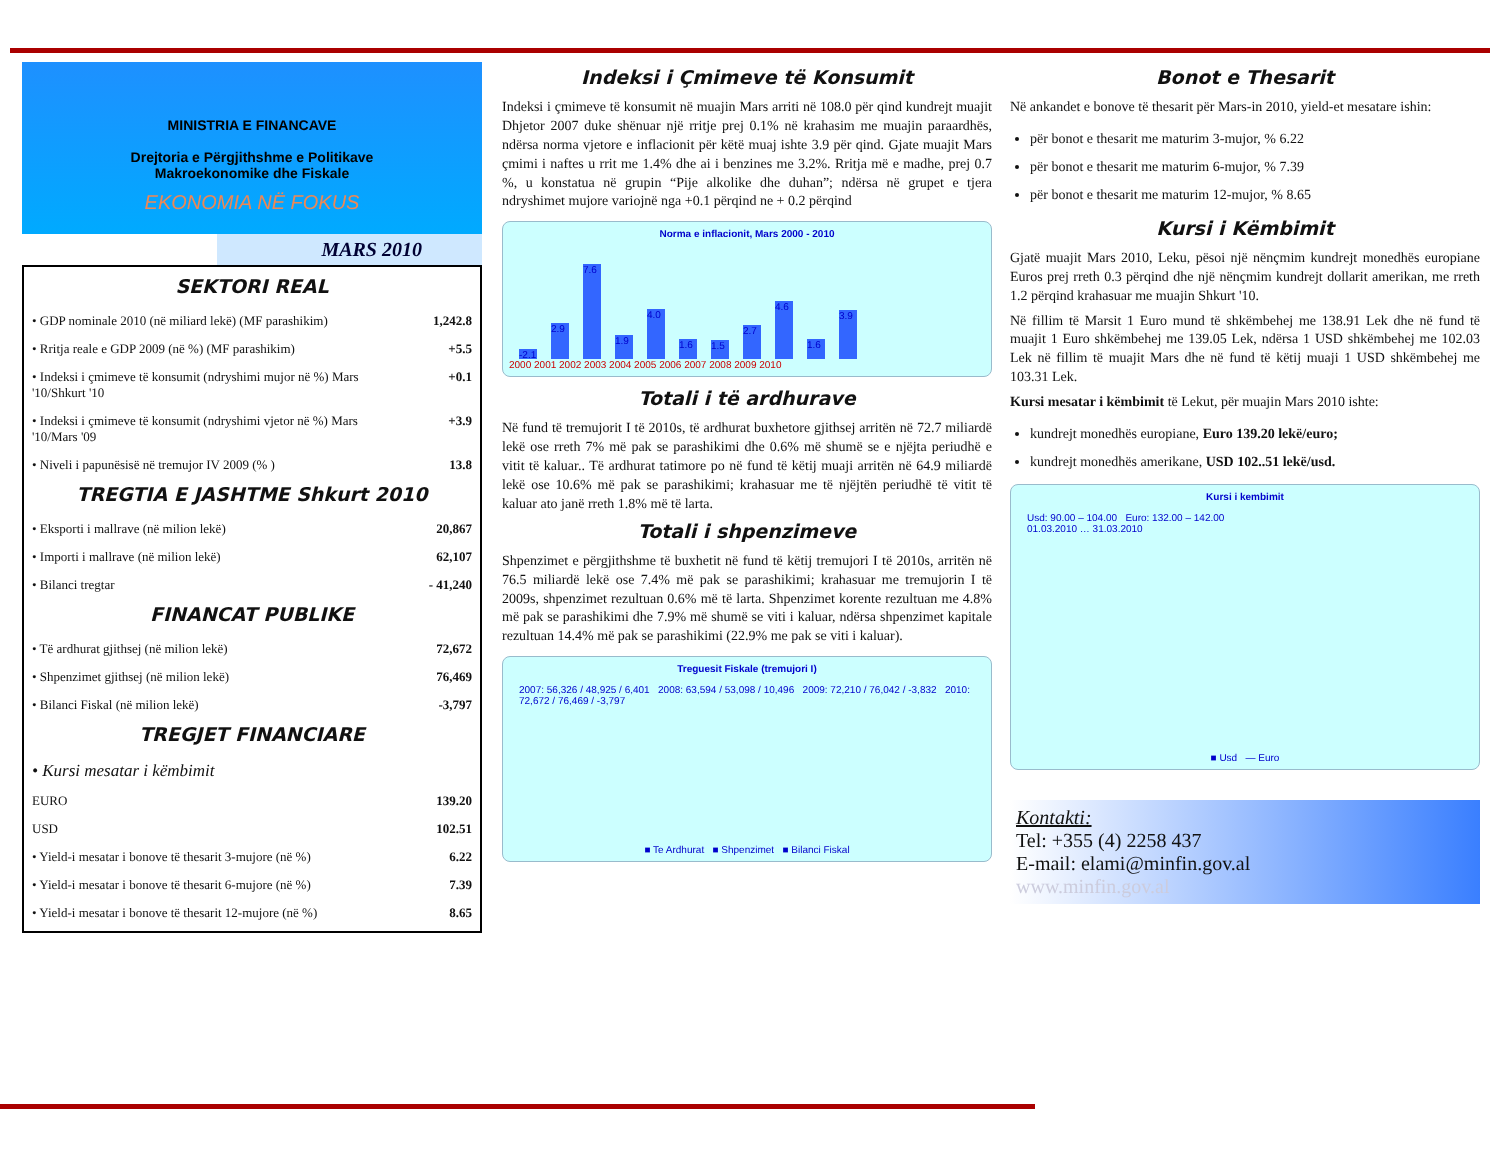MINISTRIA E FINANCAVE
Drejtoria e Përgjithshme e Politikave
Makroekonomike dhe Fiskale
EKONOMIA NË FOKUS
MARS 2010
SEKTORI REAL
| • GDP nominale 2010 (në miliard lekë) (MF parashikim) | 1,242.8 |
| • Rritja reale e GDP 2009 (në %) (MF parashikim) | +5.5 |
| • Indeksi i çmimeve të konsumit (ndryshimi mujor në %) Mars '10/Shkurt '10 | +0.1 |
| • Indeksi i çmimeve të konsumit (ndryshimi vjetor në %) Mars '10/Mars '09 | +3.9 |
| • Niveli i papunësisë në tremujor IV 2009 (% ) | 13.8 |
TREGTIA E JASHTME Shkurt 2010
| • Eksporti i mallrave (në milion lekë) | 20,867 |
| • Importi i mallrave (në milion lekë) | 62,107 |
| • Bilanci tregtar | - 41,240 |
FINANCAT PUBLIKE
| • Të ardhurat gjithsej (në milion lekë) | 72,672 |
| • Shpenzimet gjithsej (në milion lekë) | 76,469 |
| • Bilanci Fiskal (në milion lekë) | -3,797 |
TREGJET FINANCIARE
| • Kursi mesatar i këmbimit | |
| EURO | 139.20 |
| USD | 102.51 |
| • Yield-i mesatar i bonove të thesarit 3-mujore (në %) | 6.22 |
| • Yield-i mesatar i bonove të thesarit 6-mujore (në %) | 7.39 |
| • Yield-i mesatar i bonove të thesarit 12-mujore (në %) | 8.65 |
Indeksi i Çmimeve të Konsumit
Indeksi i çmimeve të konsumit në muajin Mars arriti në 108.0 për qind kundrejt muajit Dhjetor 2007 duke shënuar një rritje prej 0.1% në krahasim me muajin paraardhës, ndërsa norma vjetore e inflacionit për këtë muaj ishte 3.9 për qind. Gjate muajit Mars çmimi i naftes u rrit me 1.4% dhe ai i benzines me 3.2%. Rritja më e madhe, prej 0.7 %, u konstatua në grupin “Pije alkolike dhe duhan”; ndërsa në grupet e tjera ndryshimet mujore variojnë nga +0.1 përqind ne + 0.2 përqind
Norma e inflacionit, Mars 2000 - 2010
-2.1
2.9
7.6
1.9
4.0
1.6
1.5
2.7
4.6
1.6
3.9
2000 2001 2002 2003 2004 2005 2006 2007 2008 2009 2010
Totali i të ardhurave
Në fund të tremujorit I të 2010s, të ardhurat buxhetore gjithsej arritën në 72.7 miliardë lekë ose rreth 7% më pak se parashikimi dhe 0.6% më shumë se e njëjta periudhë e vitit të kaluar.. Të ardhurat tatimore po në fund të këtij muaji arritën në 64.9 miliardë lekë ose 10.6% më pak se parashikimi; krahasuar me të njëjtën periudhë të vitit të kaluar ato janë rreth 1.8% më të larta.
Totali i shpenzimeve
Shpenzimet e përgjithshme të buxhetit në fund të këtij tremujori I të 2010s, arritën në 76.5 miliardë lekë ose 7.4% më pak se parashikimi; krahasuar me tremujorin I të 2009s, shpenzimet rezultuan 0.6% më të larta. Shpenzimet korente rezultuan me 4.8% më pak se parashikimi dhe 7.9% më shumë se viti i kaluar, ndërsa shpenzimet kapitale rezultuan 14.4% më pak se parashikimi (22.9% me pak se viti i kaluar).
Treguesit Fiskale (tremujori I)
2007: 56,326 / 48,925 / 6,401 2008: 63,594 / 53,098 / 10,496 2009: 72,210 / 76,042 / -3,832 2010: 72,672 / 76,469 / -3,797
■ Te Ardhurat ■ Shpenzimet ■ Bilanci Fiskal
Bonot e Thesarit
Në ankandet e bonove të thesarit për Mars-in 2010, yield-et mesatare ishin:
për bonot e thesarit me maturim 3-mujor, % 6.22
për bonot e thesarit me maturim 6-mujor, % 7.39
për bonot e thesarit me maturim 12-mujor, % 8.65
Kursi i Këmbimit
Gjatë muajit Mars 2010, Leku, pësoi një nënçmim kundrejt monedhës europiane Euros prej rreth 0.3 përqind dhe një nënçmim kundrejt dollarit amerikan, me rreth 1.2 përqind krahasuar me muajin Shkurt '10.
Në fillim të Marsit 1 Euro mund të shkëmbehej me 138.91 Lek dhe në fund të muajit 1 Euro shkëmbehej me 139.05 Lek, ndërsa 1 USD shkëmbehej me 102.03 Lek në fillim të muajit Mars dhe në fund të këtij muaji 1 USD shkëmbehej me 103.31 Lek.
Kursi mesatar i këmbimit të Lekut, për muajin Mars 2010 ishte:
kundrejt monedhës europiane, Euro 139.20 lekë/euro;
kundrejt monedhës amerikane, USD 102..51 lekë/usd.
Kursi i kembimit
Usd: 90.00 – 104.00 Euro: 132.00 – 142.00
01.03.2010 … 31.03.2010
■ Usd — Euro
Kontakti:
Tel: +355 (4) 2258 437
E-mail: elami@minfin.gov.al
www.minfin.gov.al